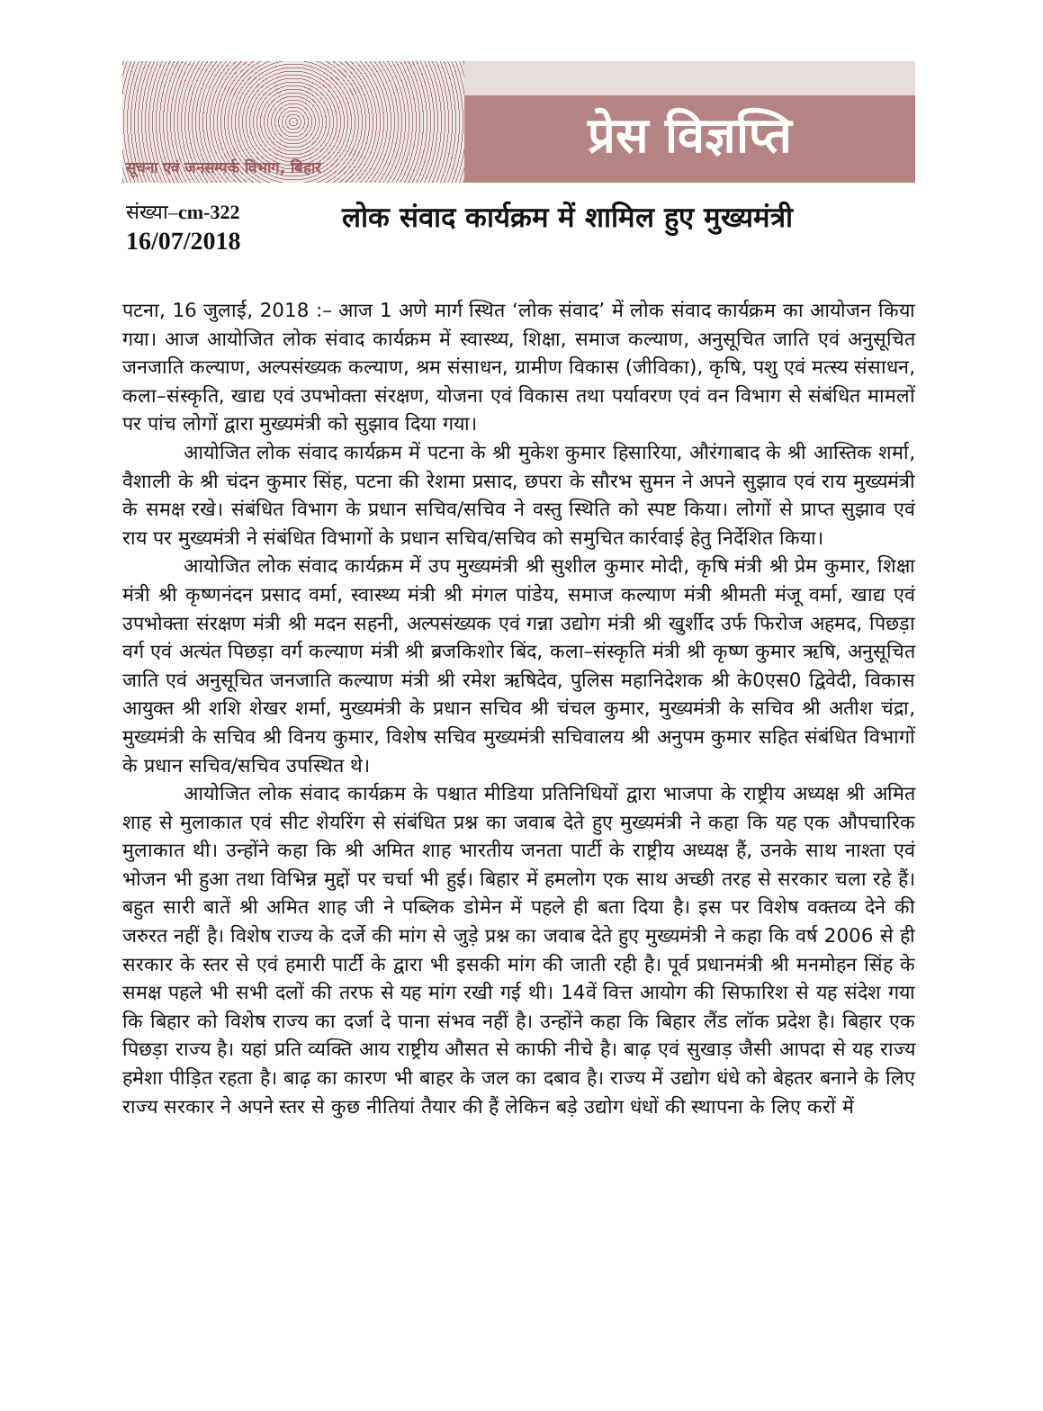सूचना एवं जनसम्पर्क विभाग, बिहार
प्रेस विज्ञप्ति
संख्या–cm-322
16/07/2018
लोक संवाद कार्यक्रम में शामिल हुए मुख्यमंत्री
पटना, 16 जुलाई, 2018 :– आज 1 अणे मार्ग स्थित ‘लोक संवाद’ में लोक संवाद कार्यक्रम का आयोजन किया गया। आज आयोजित लोक संवाद कार्यक्रम में स्वास्थ्य, शिक्षा, समाज कल्याण, अनुसूचित जाति एवं अनुसूचित जनजाति कल्याण, अल्पसंख्यक कल्याण, श्रम संसाधन, ग्रामीण विकास (जीविका), कृषि, पशु एवं मत्स्य संसाधन, कला–संस्कृति, खाद्य एवं उपभोक्ता संरक्षण, योजना एवं विकास तथा पर्यावरण एवं वन विभाग से संबंधित मामलों पर पांच लोगों द्वारा मुख्यमंत्री को सुझाव दिया गया।
आयोजित लोक संवाद कार्यक्रम में पटना के श्री मुकेश कुमार हिसारिया, औरंगाबाद के श्री आस्तिक शर्मा, वैशाली के श्री चंदन कुमार सिंह, पटना की रेशमा प्रसाद, छपरा के सौरभ सुमन ने अपने सुझाव एवं राय मुख्यमंत्री के समक्ष रखे। संबंधित विभाग के प्रधान सचिव/सचिव ने वस्तु स्थिति को स्पष्ट किया। लोगों से प्राप्त सुझाव एवं राय पर मुख्यमंत्री ने संबंधित विभागों के प्रधान सचिव/सचिव को समुचित कार्रवाई हेतु निर्देशित किया।
आयोजित लोक संवाद कार्यक्रम में उप मुख्यमंत्री श्री सुशील कुमार मोदी, कृषि मंत्री श्री प्रेम कुमार, शिक्षा मंत्री श्री कृष्णनंदन प्रसाद वर्मा, स्वास्थ्य मंत्री श्री मंगल पांडेय, समाज कल्याण मंत्री श्रीमती मंजू वर्मा, खाद्य एवं उपभोक्ता संरक्षण मंत्री श्री मदन सहनी, अल्पसंख्यक एवं गन्ना उद्योग मंत्री श्री खुर्शीद उर्फ फिरोज अहमद, पिछड़ा वर्ग एवं अत्यंत पिछड़ा वर्ग कल्याण मंत्री श्री ब्रजकिशोर बिंद, कला–संस्कृति मंत्री श्री कृष्ण कुमार ऋषि, अनुसूचित जाति एवं अनुसूचित जनजाति कल्याण मंत्री श्री रमेश ऋषिदेव, पुलिस महानिदेशक श्री के0एस0 द्विवेदी, विकास आयुक्त श्री शशि शेखर शर्मा, मुख्यमंत्री के प्रधान सचिव श्री चंचल कुमार, मुख्यमंत्री के सचिव श्री अतीश चंद्रा, मुख्यमंत्री के सचिव श्री विनय कुमार, विशेष सचिव मुख्यमंत्री सचिवालय श्री अनुपम कुमार सहित संबंधित विभागों के प्रधान सचिव/सचिव उपस्थित थे।
आयोजित लोक संवाद कार्यक्रम के पश्चात मीडिया प्रतिनिधियों द्वारा भाजपा के राष्ट्रीय अध्यक्ष श्री अमित शाह से मुलाकात एवं सीट शेयरिंग से संबंधित प्रश्न का जवाब देते हुए मुख्यमंत्री ने कहा कि यह एक औपचारिक मुलाकात थी। उन्होंने कहा कि श्री अमित शाह भारतीय जनता पार्टी के राष्ट्रीय अध्यक्ष हैं, उनके साथ नाश्ता एवं भोजन भी हुआ तथा विभिन्न मुद्दों पर चर्चा भी हुई। बिहार में हमलोग एक साथ अच्छी तरह से सरकार चला रहे हैं। बहुत सारी बातें श्री अमित शाह जी ने पब्लिक डोमेन में पहले ही बता दिया है। इस पर विशेष वक्तव्य देने की जरुरत नहीं है। विशेष राज्य के दर्जे की मांग से जुड़े प्रश्न का जवाब देते हुए मुख्यमंत्री ने कहा कि वर्ष 2006 से ही सरकार के स्तर से एवं हमारी पार्टी के द्वारा भी इसकी मांग की जाती रही है। पूर्व प्रधानमंत्री श्री मनमोहन सिंह के समक्ष पहले भी सभी दलों की तरफ से यह मांग रखी गई थी। 14वें वित्त आयोग की सिफारिश से यह संदेश गया कि बिहार को विशेष राज्य का दर्जा दे पाना संभव नहीं है। उन्होंने कहा कि बिहार लैंड लॉक प्रदेश है। बिहार एक पिछड़ा राज्य है। यहां प्रति व्यक्ति आय राष्ट्रीय औसत से काफी नीचे है। बाढ़ एवं सुखाड़ जैसी आपदा से यह राज्य हमेशा पीड़ित रहता है। बाढ़ का कारण भी बाहर के जल का दबाव है। राज्य में उद्योग धंधे को बेहतर बनाने के लिए राज्य सरकार ने अपने स्तर से कुछ नीतियां तैयार की हैं लेकिन बड़े उद्योग धंधों की स्थापना के लिए करों में